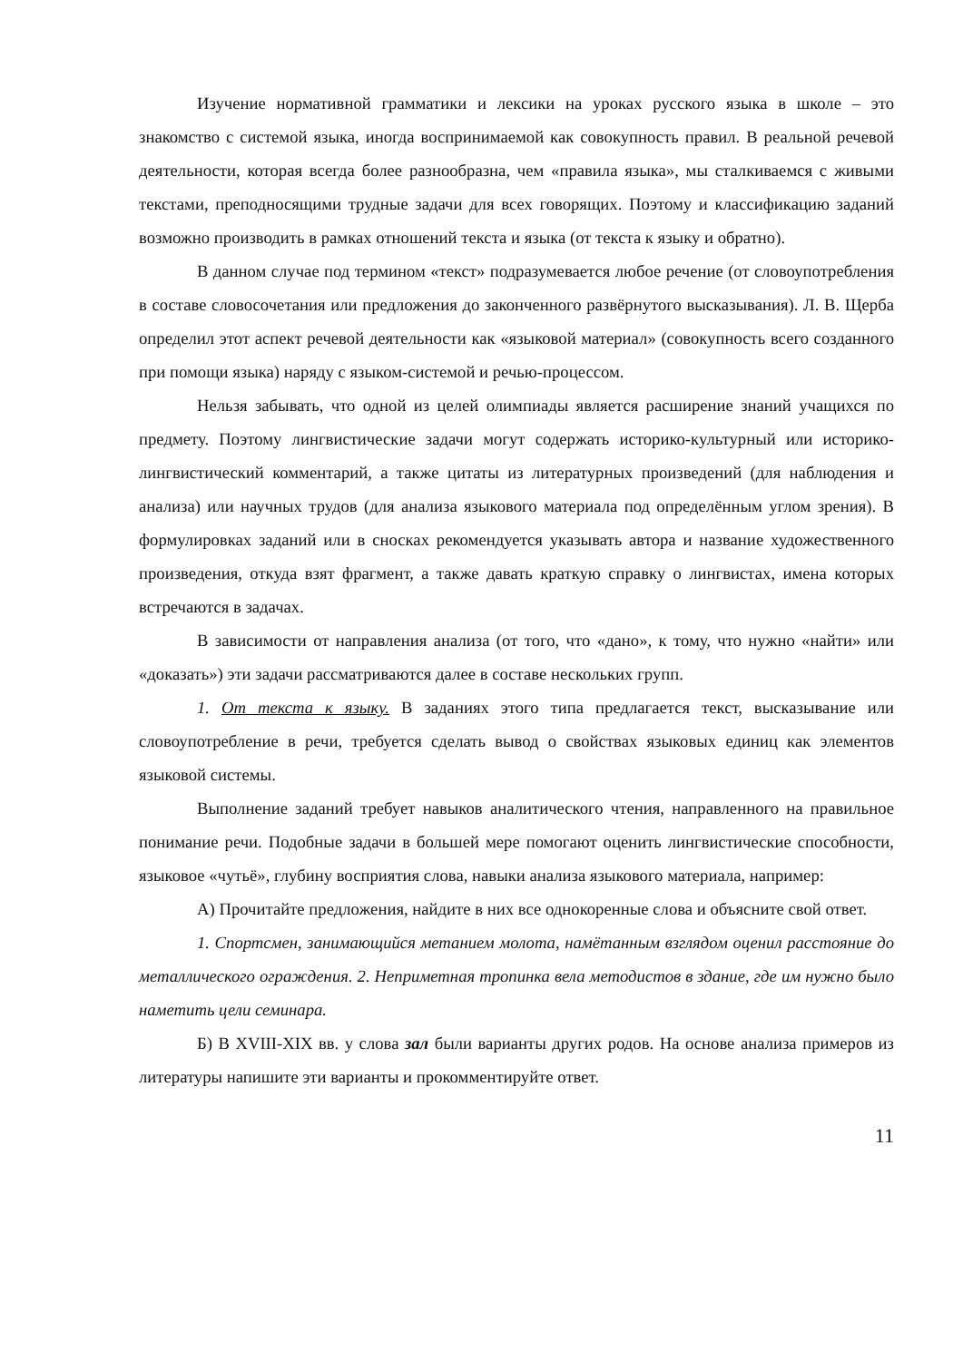Изучение нормативной грамматики и лексики на уроках русского языка в школе – это знакомство с системой языка, иногда воспринимаемой как совокупность правил. В реальной речевой деятельности, которая всегда более разнообразна, чем «правила языка», мы сталкиваемся с живыми текстами, преподносящими трудные задачи для всех говорящих. Поэтому и классификацию заданий возможно производить в рамках отношений текста и языка (от текста к языку и обратно).
В данном случае под термином «текст» подразумевается любое речение (от словоупотребления в составе словосочетания или предложения до законченного развёрнутого высказывания). Л. В. Щерба определил этот аспект речевой деятельности как «языковой материал» (совокупность всего созданного при помощи языка) наряду с языком-системой и речью-процессом.
Нельзя забывать, что одной из целей олимпиады является расширение знаний учащихся по предмету. Поэтому лингвистические задачи могут содержать историко-культурный или историко-лингвистический комментарий, а также цитаты из литературных произведений (для наблюдения и анализа) или научных трудов (для анализа языкового материала под определённым углом зрения). В формулировках заданий или в сносках рекомендуется указывать автора и название художественного произведения, откуда взят фрагмент, а также давать краткую справку о лингвистах, имена которых встречаются в задачах.
В зависимости от направления анализа (от того, что «дано», к тому, что нужно «найти» или «доказать») эти задачи рассматриваются далее в составе нескольких групп.
1. От текста к языку. В заданиях этого типа предлагается текст, высказывание или словоупотребление в речи, требуется сделать вывод о свойствах языковых единиц как элементов языковой системы.
Выполнение заданий требует навыков аналитического чтения, направленного на правильное понимание речи. Подобные задачи в большей мере помогают оценить лингвистические способности, языковое «чутьё», глубину восприятия слова, навыки анализа языкового материала, например:
А) Прочитайте предложения, найдите в них все однокоренные слова и объясните свой ответ.
1. Спортсмен, занимающийся метанием молота, намётанным взглядом оценил расстояние до металлического ограждения. 2. Неприметная тропинка вела методистов в здание, где им нужно было наметить цели семинара.
Б) В XVIII-XIX вв. у слова зал были варианты других родов. На основе анализа примеров из литературы напишите эти варианты и прокомментируйте ответ.
11